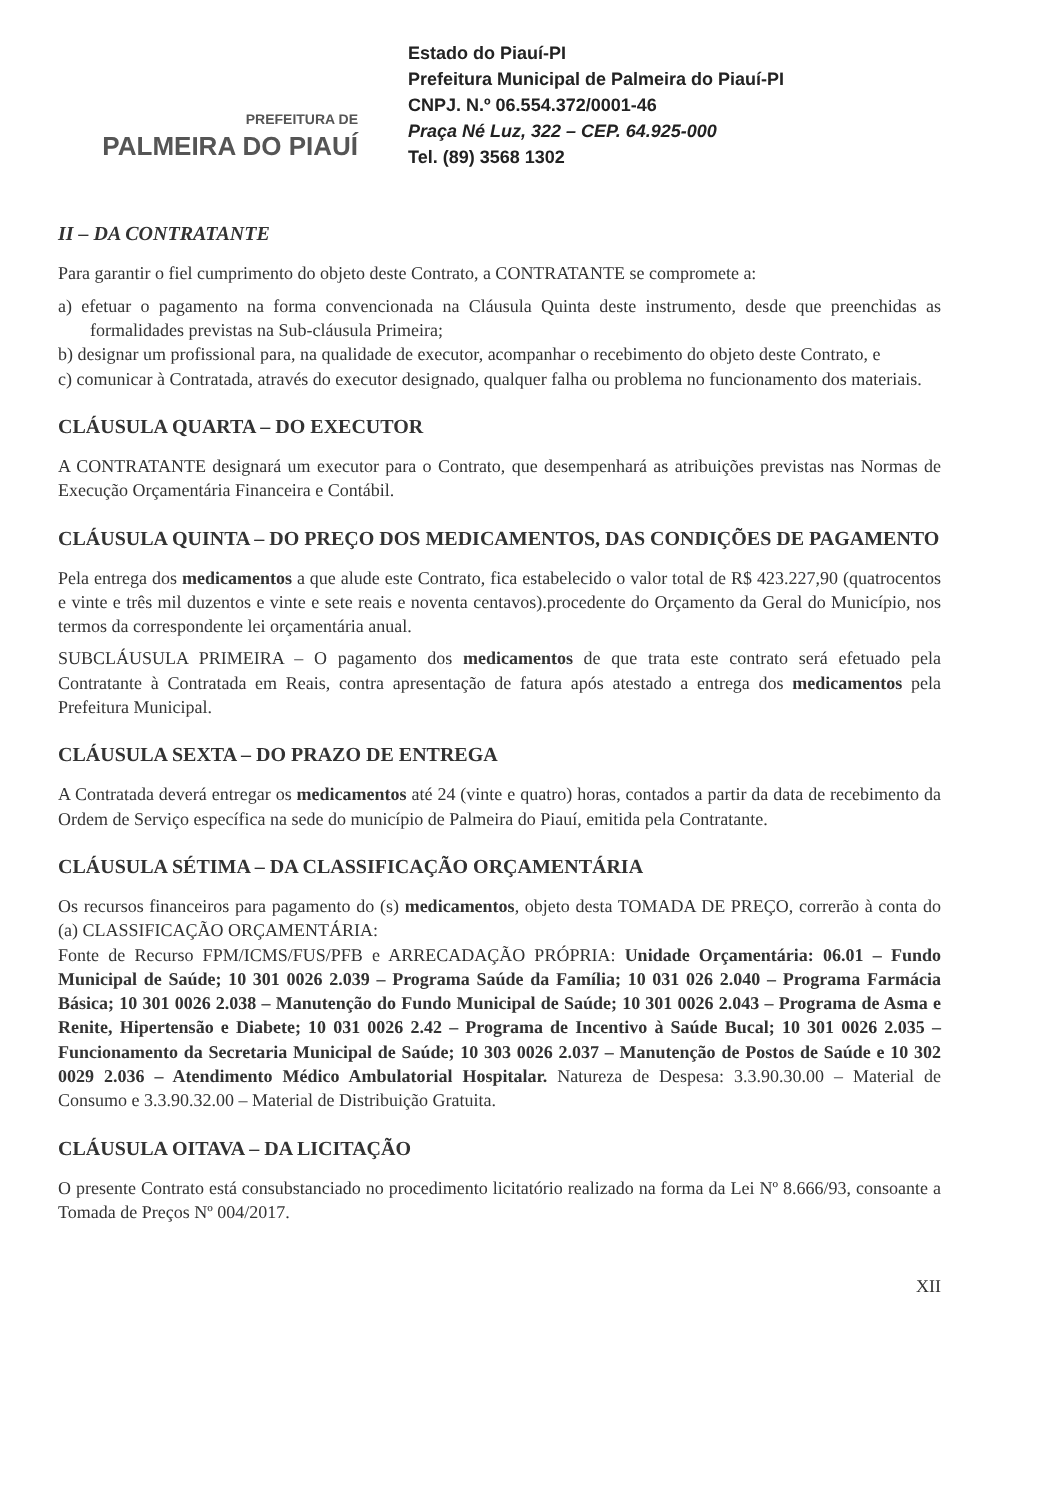PREFEITURA DE
PALMEIRA DO PIAUÍ
Estado do Piauí-PI
Prefeitura Municipal de Palmeira do Piauí-PI
CNPJ. N.º 06.554.372/0001-46
Praça Né Luz, 322 – CEP. 64.925-000
Tel. (89) 3568 1302
II – DA CONTRATANTE
Para garantir o fiel cumprimento do objeto deste Contrato, a CONTRATANTE se compromete a:
a) efetuar o pagamento na forma convencionada na Cláusula Quinta deste instrumento, desde que preenchidas as formalidades previstas na Sub-cláusula Primeira;
b) designar um profissional para, na qualidade de executor, acompanhar o recebimento do objeto deste Contrato, e
c) comunicar à Contratada, através do executor designado, qualquer falha ou problema no funcionamento dos materiais.
CLÁUSULA QUARTA – DO EXECUTOR
A CONTRATANTE designará um executor para o Contrato, que desempenhará as atribuições previstas nas Normas de Execução Orçamentária Financeira e Contábil.
CLÁUSULA QUINTA – DO PREÇO DOS MEDICAMENTOS, DAS CONDIÇÕES DE PAGAMENTO
Pela entrega dos medicamentos a que alude este Contrato, fica estabelecido o valor total de R$ 423.227,90 (quatrocentos e vinte e três mil duzentos e vinte e sete reais e noventa centavos).procedente do Orçamento da Geral do Município, nos termos da correspondente lei orçamentária anual.
SUBCLÁUSULA PRIMEIRA – O pagamento dos medicamentos de que trata este contrato será efetuado pela Contratante à Contratada em Reais, contra apresentação de fatura após atestado a entrega dos medicamentos pela Prefeitura Municipal.
CLÁUSULA SEXTA – DO PRAZO DE ENTREGA
A Contratada deverá entregar os medicamentos até 24 (vinte e quatro) horas, contados a partir da data de recebimento da Ordem de Serviço específica na sede do município de Palmeira do Piauí, emitida pela Contratante.
CLÁUSULA SÉTIMA – DA CLASSIFICAÇÃO ORÇAMENTÁRIA
Os recursos financeiros para pagamento do (s) medicamentos, objeto desta TOMADA DE PREÇO, correrão à conta do (a) CLASSIFICAÇÃO ORÇAMENTÁRIA:
Fonte de Recurso FPM/ICMS/FUS/PFB e ARRECADAÇÃO PRÓPRIA: Unidade Orçamentária: 06.01 – Fundo Municipal de Saúde; 10 301 0026 2.039 – Programa Saúde da Família; 10 031 026 2.040 – Programa Farmácia Básica; 10 301 0026 2.038 – Manutenção do Fundo Municipal de Saúde; 10 301 0026 2.043 – Programa de Asma e Renite, Hipertensão e Diabete; 10 031 0026 2.42 – Programa de Incentivo à Saúde Bucal; 10 301 0026 2.035 – Funcionamento da Secretaria Municipal de Saúde; 10 303 0026 2.037 – Manutenção de Postos de Saúde e 10 302 0029 2.036 – Atendimento Médico Ambulatorial Hospitalar. Natureza de Despesa: 3.3.90.30.00 – Material de Consumo e 3.3.90.32.00 – Material de Distribuição Gratuita.
CLÁUSULA OITAVA – DA LICITAÇÃO
O presente Contrato está consubstanciado no procedimento licitatório realizado na forma da Lei Nº 8.666/93, consoante a Tomada de Preços Nº 004/2017.
XII